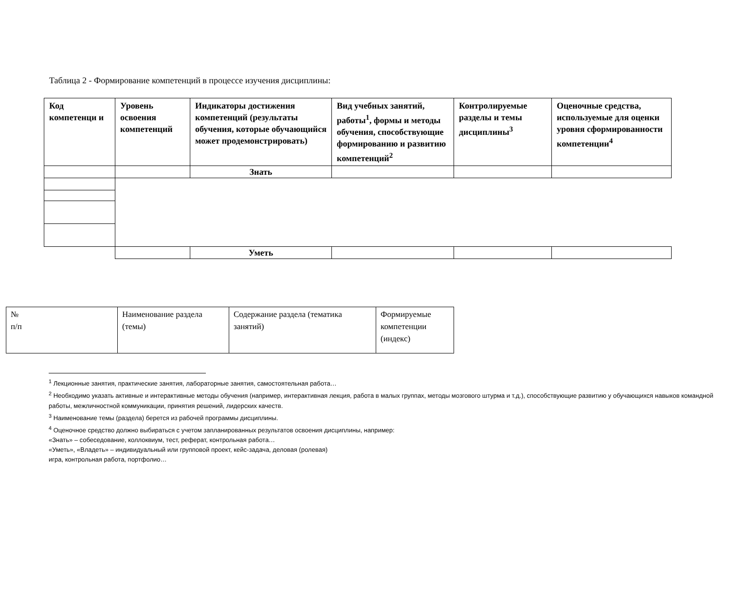Таблица 2 - Формирование компетенций в процессе изучения дисциплины:
| Код компетенци и | Уровень освоения компетенций | Индикаторы достижения компетенций (результаты обучения, которые обучающийся может продемонстрировать) | Вид учебных занятий, работы<sup>1</sup>, формы и методы обучения, способствующие формированию и развитию компетенций<sup>2</sup> | Контролируемые разделы и темы дисциплины<sup>3</sup> | Оценочные средства, используемые для оценки уровня сформированности компетенции<sup>4</sup> |
| | | Знать | | | |
| | | Уметь | | | |
| № п/п | Наименование раздела (темы) | Содержание раздела (тематика занятий) | Формируемые компетенции (индекс) |
<sup>1</sup> Лекционные занятия, практические занятия, лабораторные занятия, самостоятельная работа…
<sup>2</sup> Необходимо указать активные и интерактивные методы обучения (например, интерактивная лекция, работа в малых группах, методы мозгового штурма и т.д.), способствующие развитию у обучающихся навыков командной работы, межличностной коммуникации, принятия решений, лидерских качеств.
<sup>3</sup> Наименование темы (раздела) берется из рабочей программы дисциплины.
<sup>4</sup> Оценочное средство должно выбираться с учетом запланированных результатов освоения дисциплины, например:
«Знать» – собеседование, коллоквиум, тест, реферат, контрольная работа…
«Уметь», «Владеть» – индивидуальный или групповой проект, кейс-задача, деловая (ролевая)
игра, контрольная работа, портфолио…